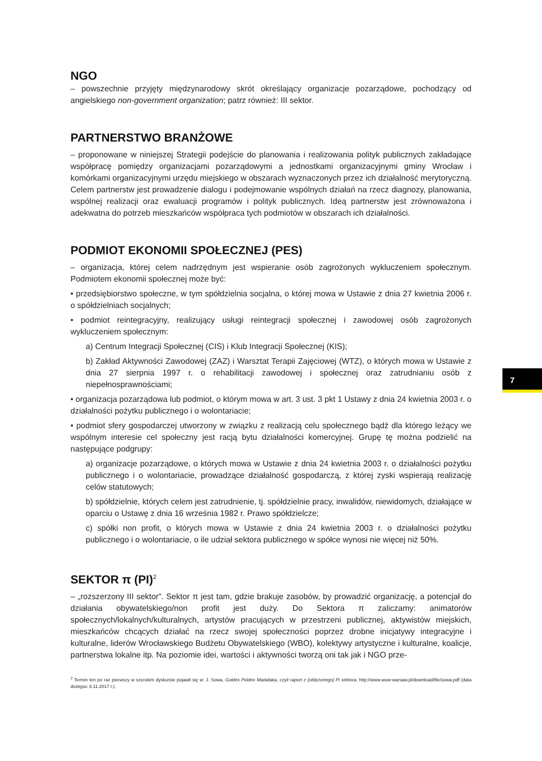NGO
– powszechnie przyjęty międzynarodowy skrót określający organizacje pozarządowe, pochodzący od angielskiego non-government organization; patrz również: III sektor.
PARTNERSTWO BRANŻOWE
– proponowane w niniejszej Strategii podejście do planowania i realizowania polityk publicznych zakładające współpracę pomiędzy organizacjami pozarządowymi a jednostkami organizacyjnymi gminy Wrocław i komórkami organizacyjnymi urzędu miejskiego w obszarach wyznaczonych przez ich działalność merytoryczną. Celem partnerstw jest prowadzenie dialogu i podejmowanie wspólnych działań na rzecz diagnozy, planowania, wspólnej realizacji oraz ewaluacji programów i polityk publicznych. Ideą partnerstw jest zrównoważona i adekwatna do potrzeb mieszkańców współpraca tych podmiotów w obszarach ich działalności.
PODMIOT EKONOMII SPOŁECZNEJ (PES)
– organizacja, której celem nadrzędnym jest wspieranie osób zagrożonych wykluczeniem społecznym. Podmiotem ekonomii społecznej może być:
• przedsiębiorstwo społeczne, w tym spółdzielnia socjalna, o której mowa w Ustawie z dnia 27 kwietnia 2006 r. o spółdzielniach socjalnych;
• podmiot reintegracyjny, realizujący usługi reintegracji społecznej i zawodowej osób zagrożonych wykluczeniem społecznym:
a) Centrum Integracji Społecznej (CIS) i Klub Integracji Społecznej (KIS);
b) Zakład Aktywności Zawodowej (ZAZ) i Warsztat Terapii Zajęciowej (WTZ), o których mowa w Ustawie z dnia 27 sierpnia 1997 r. o rehabilitacji zawodowej i społecznej oraz zatrudnianiu osób z niepełnosprawnościami;
• organizacja pozarządowa lub podmiot, o którym mowa w art. 3 ust. 3 pkt 1 Ustawy z dnia 24 kwietnia 2003 r. o działalności pożytku publicznego i o wolontariacie;
• podmiot sfery gospodarczej utworzony w związku z realizacją celu społecznego bądź dla którego leżący we wspólnym interesie cel społeczny jest racją bytu działalności komercyjnej. Grupę tę można podzielić na następujące podgrupy:
a) organizacje pozarządowe, o których mowa w Ustawie z dnia 24 kwietnia 2003 r. o działalności pożytku publicznego i o wolontariacie, prowadzące działalność gospodarczą, z której zyski wspierają realizację celów statutowych;
b) spółdzielnie, których celem jest zatrudnienie, tj. spółdzielnie pracy, inwalidów, niewidomych, działające w oparciu o Ustawę z dnia 16 września 1982 r. Prawo spółdzielcze;
c) spółki non profit, o których mowa w Ustawie z dnia 24 kwietnia 2003 r. o działalności pożytku publicznego i o wolontariacie, o ile udział sektora publicznego w spółce wynosi nie więcej niż 50%.
SEKTOR π (PI)<sup>2</sup>
– „rozszerzony III sektor”. Sektor π jest tam, gdzie brakuje zasobów, by prowadzić organizację, a potencjał do działania obywatelskiego/non profit jest duży. Do Sektora π zaliczamy: animatorów społecznych/lokalnych/kulturalnych, artystów pracujących w przestrzeni publicznej, aktywistów miejskich, mieszkańców chcących działać na rzecz swojej społeczności poprzez drobne inicjatywy integracyjne i kulturalne, liderów Wrocławskiego Budżetu Obywatelskiego (WBO), kolektywy artystyczne i kulturalne, koalicje, partnerstwa lokalne itp. Na poziomie idei, wartości i aktywności tworzą oni tak jak i NGO prze-
<sup>2</sup> Termin ten po raz pierwszy w szerokim dyskursie pojawił się w: J. Sowa, Goldex Poldex Madafaka, czyli raport z (oblężonego) Pi sektora, http://www.wuw-warsaw.pl/download/file/sowa.pdf (data dostępu: 8.11.2017 r.).
7